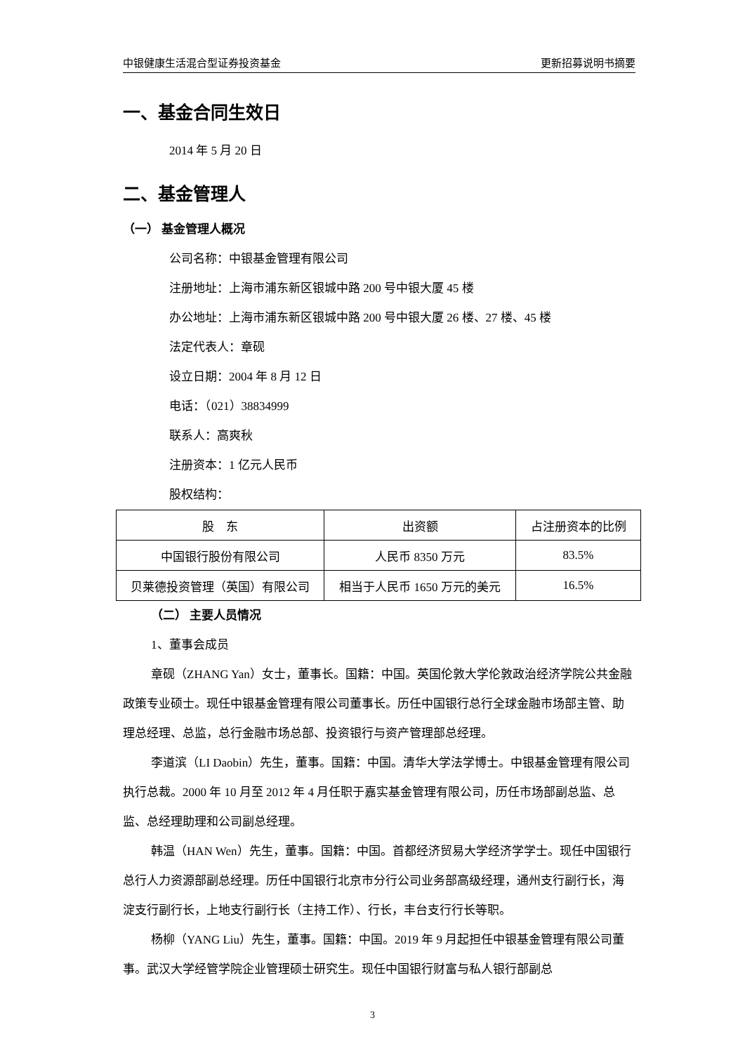中银健康生活混合型证券投资基金 更新招募说明书摘要
一、基金合同生效日
2014 年 5 月 20 日
二、基金管理人
（一） 基金管理人概况
公司名称：中银基金管理有限公司
注册地址：上海市浦东新区银城中路 200 号中银大厦 45 楼
办公地址：上海市浦东新区银城中路 200 号中银大厦 26 楼、27 楼、45 楼
法定代表人：章砚
设立日期：2004 年 8 月 12 日
电话：（021）38834999
联系人：高爽秋
注册资本：1 亿元人民币
股权结构：
| 股 东 | 出资额 | 占注册资本的比例 |
| --- | --- | --- |
| 中国银行股份有限公司 | 人民币 8350 万元 | 83.5% |
| 贝莱德投资管理（英国）有限公司 | 相当于人民币 1650 万元的美元 | 16.5% |
（二） 主要人员情况
1、董事会成员
章砚（ZHANG Yan）女士，董事长。国籍：中国。英国伦敦大学伦敦政治经济学院公共金融政策专业硕士。现任中银基金管理有限公司董事长。历任中国银行总行全球金融市场部主管、助理总经理、总监，总行金融市场总部、投资银行与资产管理部总经理。
李道滨（LI Daobin）先生，董事。国籍：中国。清华大学法学博士。中银基金管理有限公司执行总裁。2000 年 10 月至 2012 年 4 月任职于嘉实基金管理有限公司，历任市场部副总监、总监、总经理助理和公司副总经理。
韩温（HAN Wen）先生，董事。国籍：中国。首都经济贸易大学经济学学士。现任中国银行总行人力资源部副总经理。历任中国银行北京市分行公司业务部高级经理，通州支行副行长，海淀支行副行长，上地支行副行长（主持工作）、行长，丰台支行行长等职。
杨柳（YANG Liu）先生，董事。国籍：中国。2019 年 9 月起担任中银基金管理有限公司董事。武汉大学经管学院企业管理硕士研究生。现任中国银行财富与私人银行部副总
3